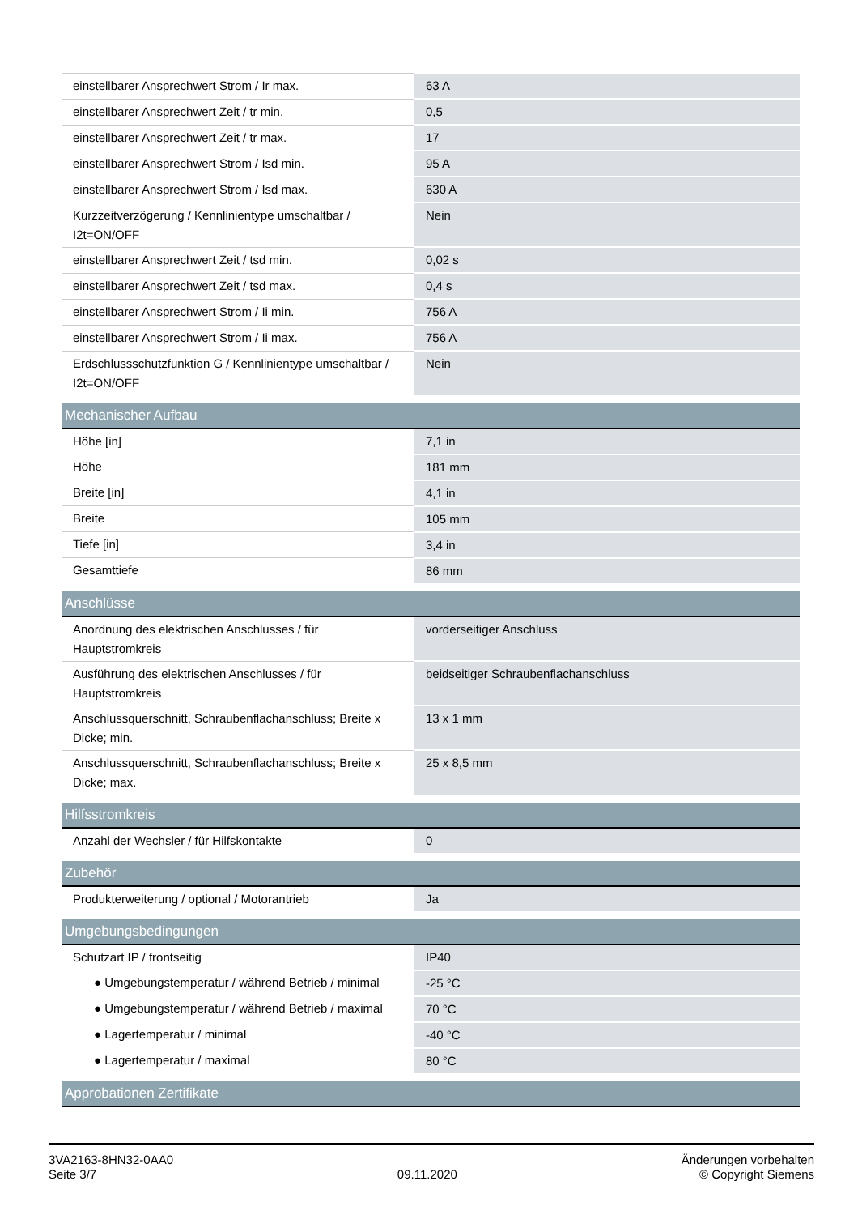| einstellbarer Ansprechwert Strom / Ir max. | 63 A |
| einstellbarer Ansprechwert Zeit / tr min. | 0,5 |
| einstellbarer Ansprechwert Zeit / tr max. | 17 |
| einstellbarer Ansprechwert Strom / Isd min. | 95 A |
| einstellbarer Ansprechwert Strom / Isd max. | 630 A |
| Kurzzeitverzögerung / Kennlinientype umschaltbar / I2t=ON/OFF | Nein |
| einstellbarer Ansprechwert Zeit / tsd min. | 0,02 s |
| einstellbarer Ansprechwert Zeit / tsd max. | 0,4 s |
| einstellbarer Ansprechwert Strom / Ii min. | 756 A |
| einstellbarer Ansprechwert Strom / Ii max. | 756 A |
| Erdschlussschutzfunktion G / Kennlinientype umschaltbar / I2t=ON/OFF | Nein |
| Mechanischer Aufbau | |
| Höhe [in] | 7,1 in |
| Höhe | 181 mm |
| Breite [in] | 4,1 in |
| Breite | 105 mm |
| Tiefe [in] | 3,4 in |
| Gesamttiefe | 86 mm |
| Anschlüsse | |
| Anordnung des elektrischen Anschlusses / für Hauptstromkreis | vorderseitiger Anschluss |
| Ausführung des elektrischen Anschlusses / für Hauptstromkreis | beidseitiger Schraubenflachanschluss |
| Anschlussquerschnitt, Schraubenflachanschluss; Breite x Dicke; min. | 13 x 1 mm |
| Anschlussquerschnitt, Schraubenflachanschluss; Breite x Dicke; max. | 25 x 8,5 mm |
| Hilfsstromkreis | |
| Anzahl der Wechsler / für Hilfskontakte | 0 |
| Zubehör | |
| Produkterweiterung / optional / Motorantrieb | Ja |
| Umgebungsbedingungen | |
| Schutzart IP / frontseitig | IP40 |
| ● Umgebungstemperatur / während Betrieb / minimal | -25 °C |
| ● Umgebungstemperatur / während Betrieb / maximal | 70 °C |
| ● Lagertemperatur / minimal | -40 °C |
| ● Lagertemperatur / maximal | 80 °C |
| Approbationen Zertifikate | |
3VA2163-8HN32-0AA0
Seite 3/7
09.11.2020
Änderungen vorbehalten
© Copyright Siemens